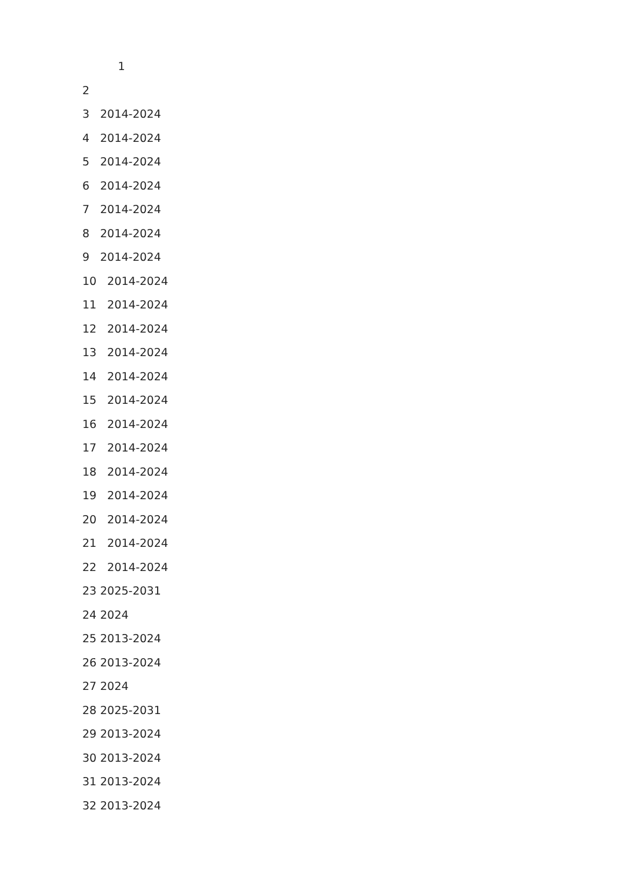1
2
3 2014-2024
4 2014-2024
5 2014-2024
6 2014-2024
7 2014-2024
8 2014-2024
9 2014-2024
10 2014-2024
11 2014-2024
12 2014-2024
13 2014-2024
14 2014-2024
15 2014-2024
16 2014-2024
17 2014-2024
18 2014-2024
19 2014-2024
20 2014-2024
21 2014-2024
22 2014-2024
23 2025-2031
24 2024
25 2013-2024
26 2013-2024
27 2024
28 2025-2031
29 2013-2024
30 2013-2024
31 2013-2024
32 2013-2024